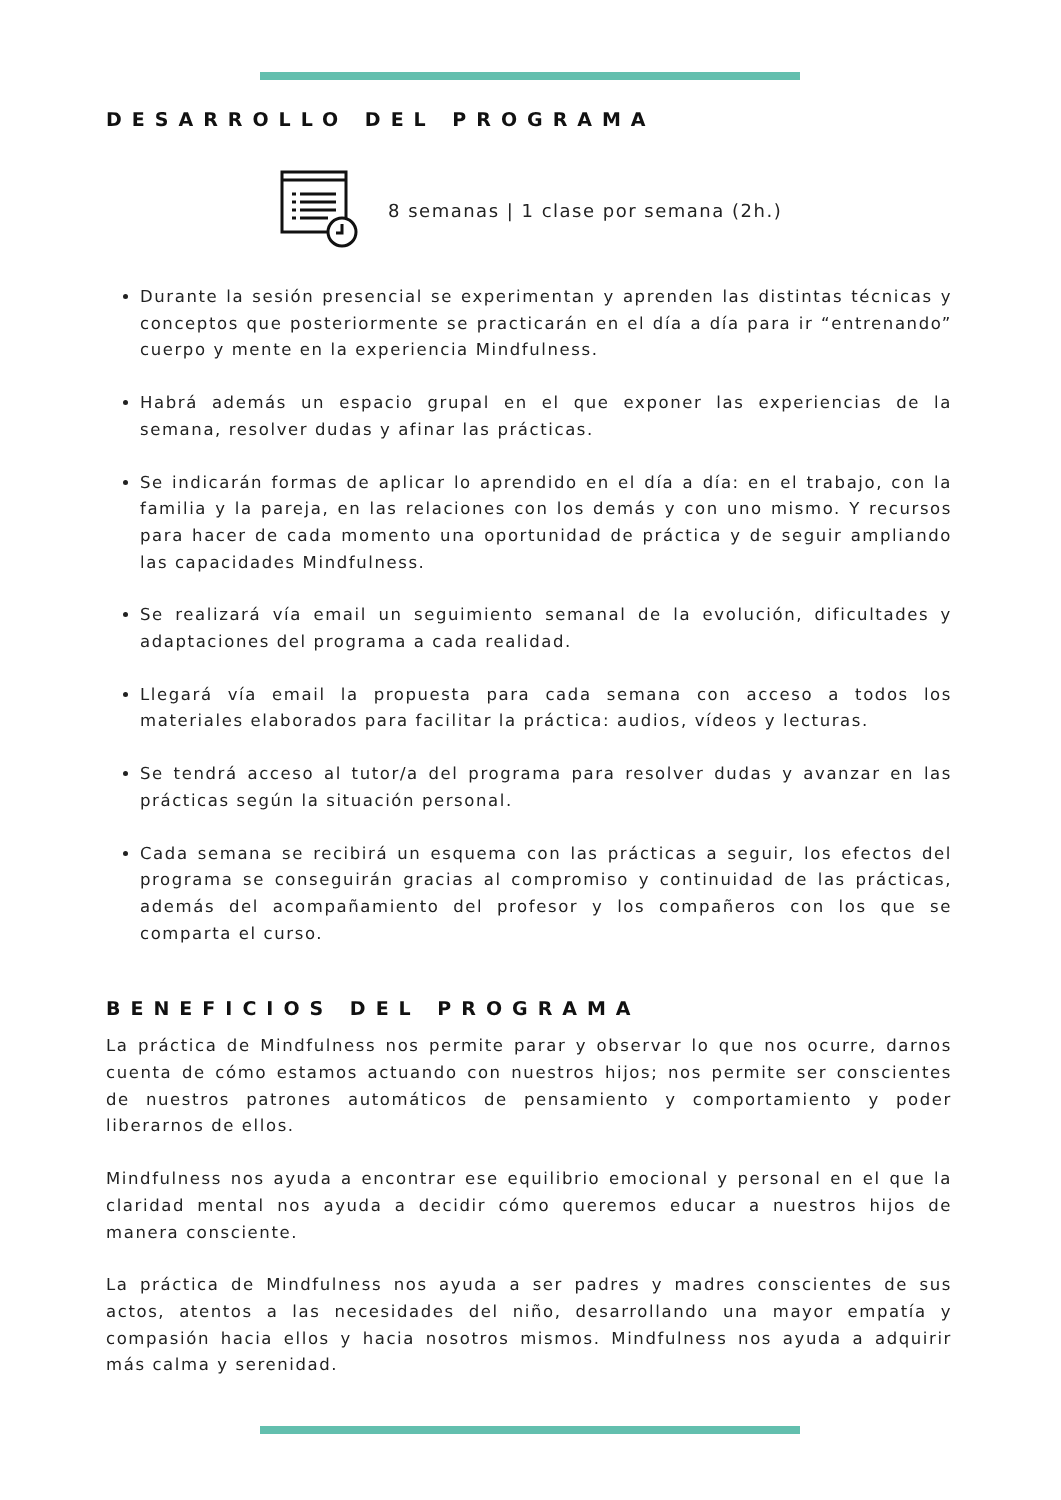DESARROLLO DEL PROGRAMA
8 semanas | 1 clase por semana (2h.)
Durante la sesión presencial se experimentan y aprenden las distintas técnicas y conceptos que posteriormente se practicarán en el día a día para ir “entrenando” cuerpo y mente en la experiencia Mindfulness.
Habrá además un espacio grupal en el que exponer las experiencias de la semana, resolver dudas y afinar las prácticas.
Se indicarán formas de aplicar lo aprendido en el día a día: en el trabajo, con la familia y la pareja, en las relaciones con los demás y con uno mismo. Y recursos para hacer de cada momento una oportunidad de práctica y de seguir ampliando las capacidades Mindfulness.
Se realizará vía email un seguimiento semanal de la evolución, dificultades y adaptaciones del programa a cada realidad.
Llegará vía email la propuesta para cada semana con acceso a todos los materiales elaborados para facilitar la práctica: audios, vídeos y lecturas.
Se tendrá acceso al tutor/a del programa para resolver dudas y avanzar en las prácticas según la situación personal.
Cada semana se recibirá un esquema con las prácticas a seguir, los efectos del programa se conseguirán gracias al compromiso y continuidad de las prácticas, además del acompañamiento del profesor y los compañeros con los que se comparta el curso.
BENEFICIOS DEL PROGRAMA
La práctica de Mindfulness nos permite parar y observar lo que nos ocurre, darnos cuenta de cómo estamos actuando con nuestros hijos; nos permite ser conscientes de nuestros patrones automáticos de pensamiento y comportamiento y poder liberarnos de ellos.
Mindfulness nos ayuda a encontrar ese equilibrio emocional y personal en el que la claridad mental nos ayuda a decidir cómo queremos educar a nuestros hijos de manera consciente.
La práctica de Mindfulness nos ayuda a ser padres y madres conscientes de sus actos, atentos a las necesidades del niño, desarrollando una mayor empatía y compasión hacia ellos y hacia nosotros mismos. Mindfulness nos ayuda a adquirir más calma y serenidad.